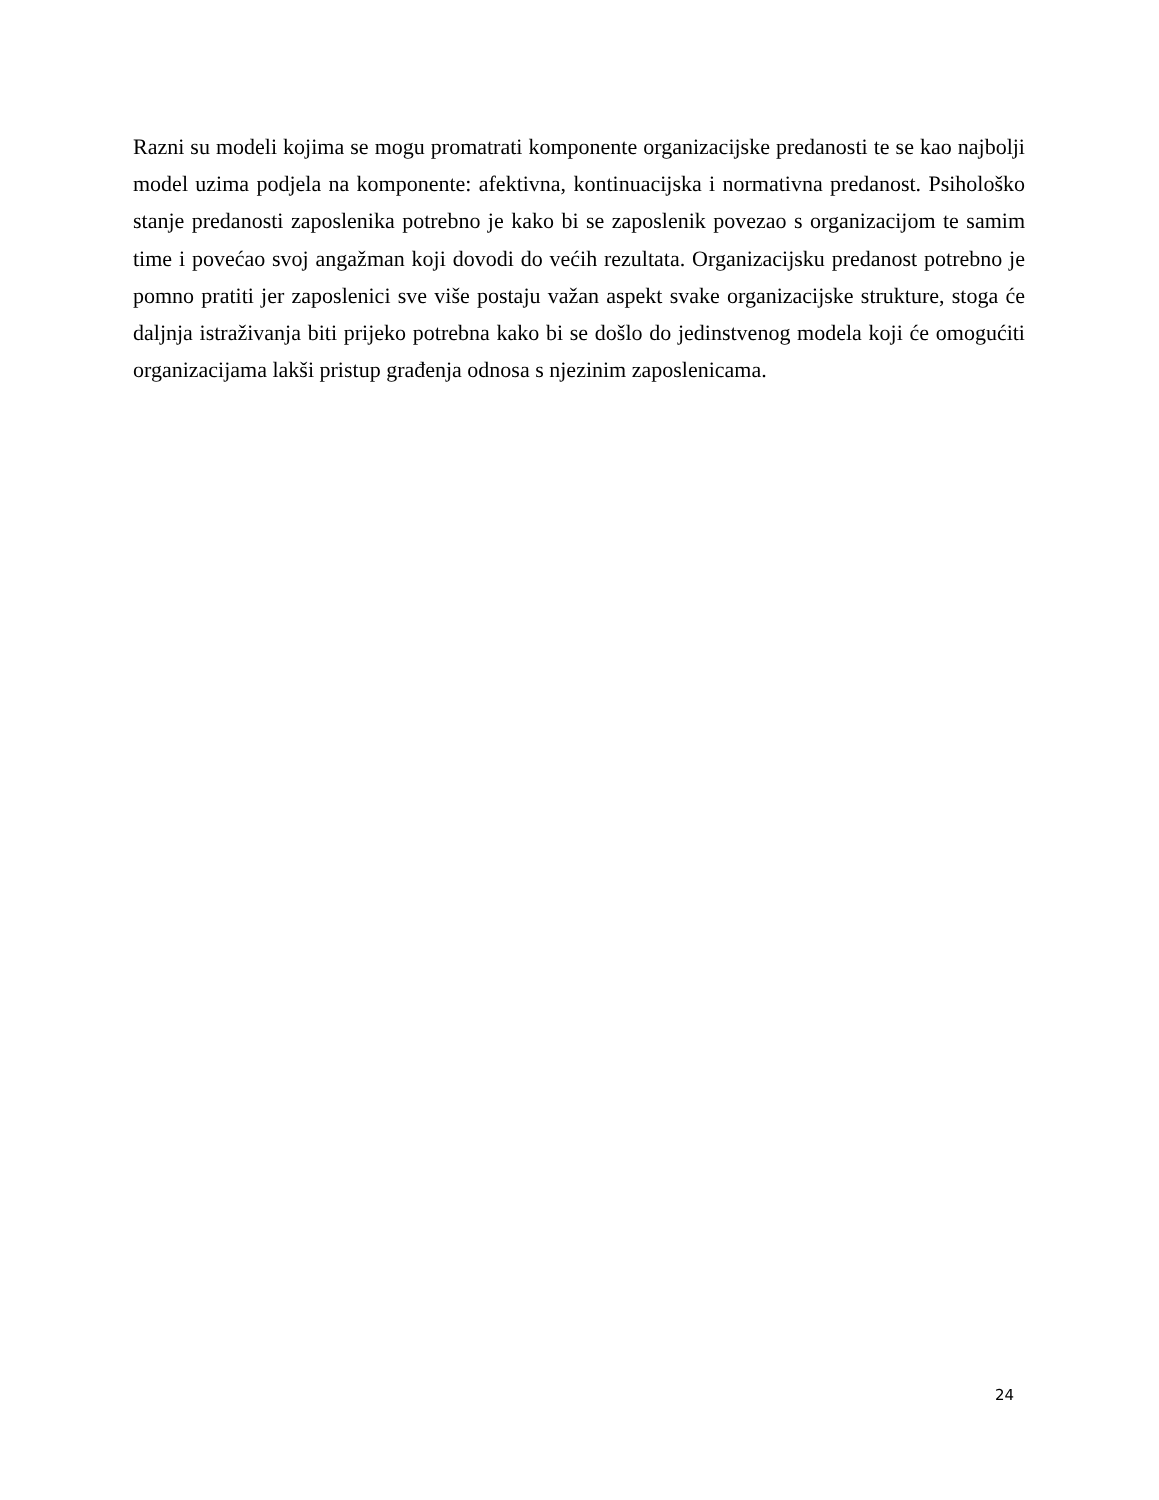Razni su modeli kojima se mogu promatrati komponente organizacijske predanosti te se kao najbolji model uzima podjela na komponente: afektivna, kontinuacijska i normativna predanost. Psihološko stanje predanosti zaposlenika potrebno je kako bi se zaposlenik povezao s organizacijom te samim time i povećao svoj angažman koji dovodi do većih rezultata. Organizacijsku predanost potrebno je pomno pratiti jer zaposlenici sve više postaju važan aspekt svake organizacijske strukture, stoga će daljnja istraživanja biti prijeko potrebna kako bi se došlo do jedinstvenog modela koji će omogućiti organizacijama lakši pristup građenja odnosa s njezinim zaposlenicama.
24